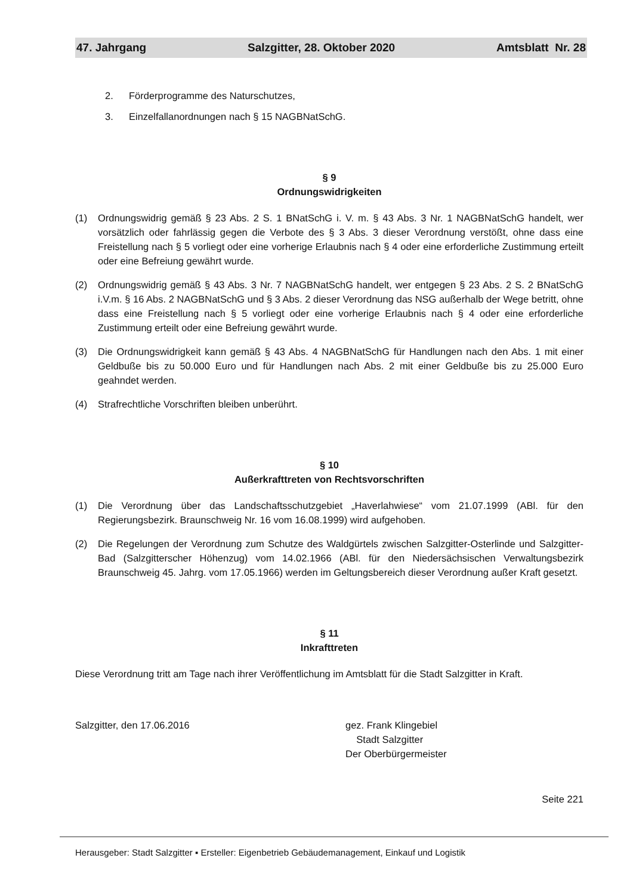47. Jahrgang Salzgitter, 28. Oktober 2020 Amtsblatt Nr. 28
2. Förderprogramme des Naturschutzes,
3. Einzelfallanordnungen nach § 15 NAGBNatSchG.
§ 9
Ordnungswidrigkeiten
(1) Ordnungswidrig gemäß § 23 Abs. 2 S. 1 BNatSchG i. V. m. § 43 Abs. 3 Nr. 1 NAGBNatSchG handelt, wer vorsätzlich oder fahrlässig gegen die Verbote des § 3 Abs. 3 dieser Verordnung verstößt, ohne dass eine Freistellung nach § 5 vorliegt oder eine vorherige Erlaubnis nach § 4 oder eine erforderliche Zustimmung erteilt oder eine Befreiung gewährt wurde.
(2) Ordnungswidrig gemäß § 43 Abs. 3 Nr. 7 NAGBNatSchG handelt, wer entgegen § 23 Abs. 2 S. 2 BNatSchG i.V.m. § 16 Abs. 2 NAGBNatSchG und § 3 Abs. 2 dieser Verordnung das NSG außerhalb der Wege betritt, ohne dass eine Freistellung nach § 5 vorliegt oder eine vorherige Erlaubnis nach § 4 oder eine erforderliche Zustimmung erteilt oder eine Befreiung gewährt wurde.
(3) Die Ordnungswidrigkeit kann gemäß § 43 Abs. 4 NAGBNatSchG für Handlungen nach den Abs. 1 mit einer Geldbuße bis zu 50.000 Euro und für Handlungen nach Abs. 2 mit einer Geldbuße bis zu 25.000 Euro geahndet werden.
(4) Strafrechtliche Vorschriften bleiben unberührt.
§ 10
Außerkrafttreten von Rechtsvorschriften
(1) Die Verordnung über das Landschaftsschutzgebiet „Haverlahwiese“ vom 21.07.1999 (ABl. für den Regierungsbezirk. Braunschweig Nr. 16 vom 16.08.1999) wird aufgehoben.
(2) Die Regelungen der Verordnung zum Schutze des Waldgürtels zwischen Salzgitter-Osterlinde und Salzgitter-Bad (Salzgitterscher Höhenzug) vom 14.02.1966 (ABl. für den Niedersächsischen Verwaltungsbezirk Braunschweig 45. Jahrg. vom 17.05.1966) werden im Geltungsbereich dieser Verordnung außer Kraft gesetzt.
§ 11
Inkrafttreten
Diese Verordnung tritt am Tage nach ihrer Veröffentlichung im Amtsblatt für die Stadt Salzgitter in Kraft.
Salzgitter, den 17.06.2016 gez. Frank Klingebiel
Stadt Salzgitter
Der Oberbürgermeister
Seite 221
Herausgeber: Stadt Salzgitter ▪ Ersteller: Eigenbetrieb Gebäudemanagement, Einkauf und Logistik